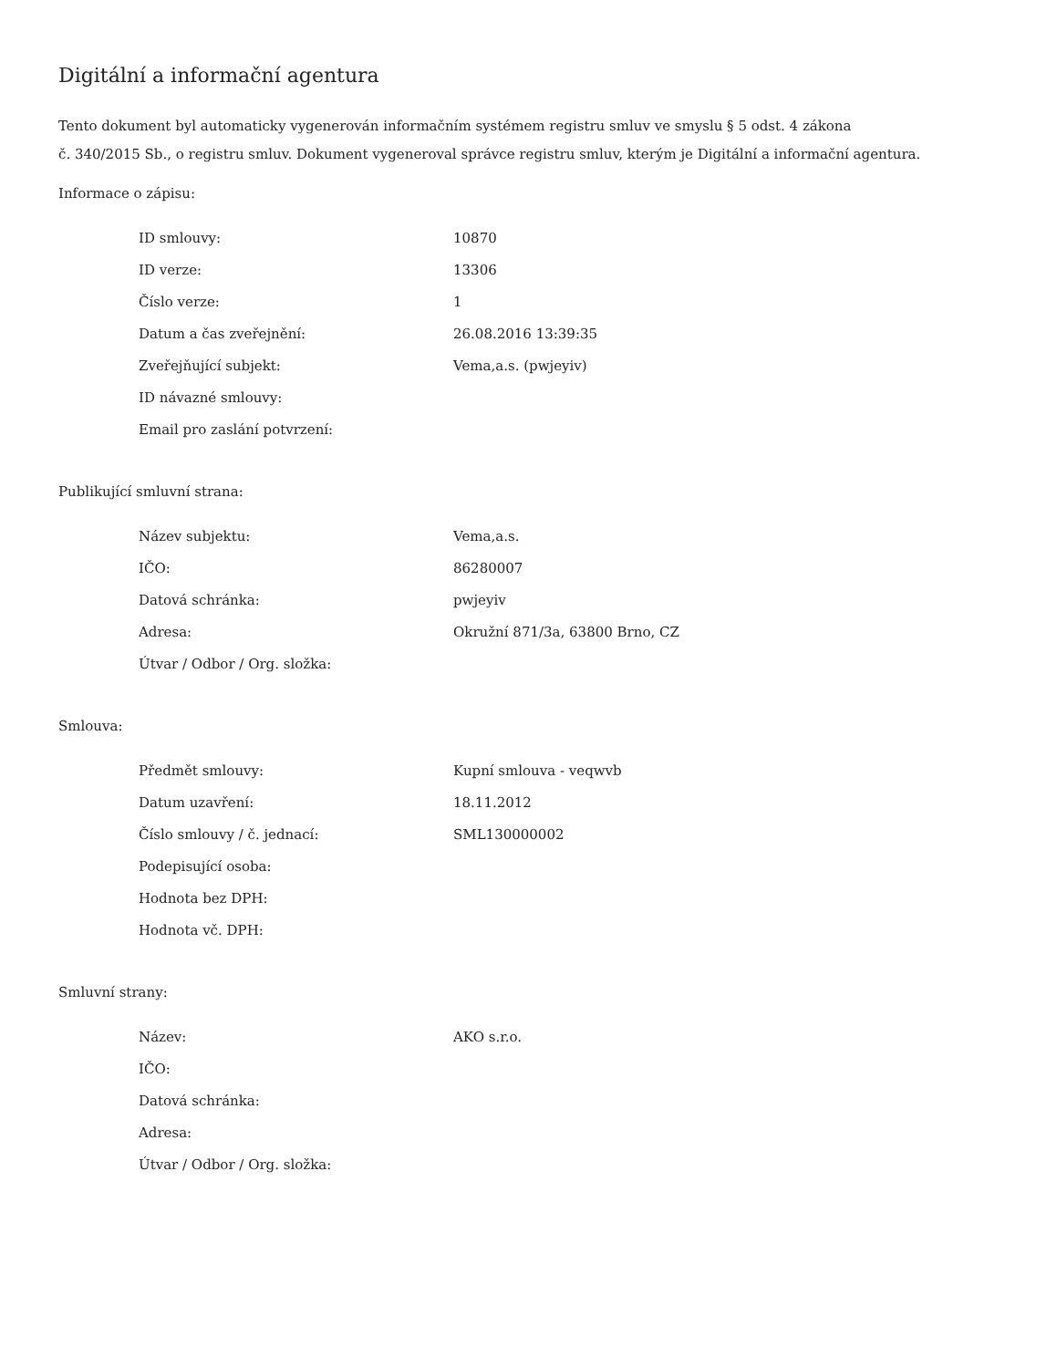Digitální a informační agentura
Tento dokument byl automaticky vygenerován informačním systémem registru smluv ve smyslu § 5 odst. 4 zákona
č. 340/2015 Sb., o registru smluv. Dokument vygeneroval správce registru smluv, kterým je Digitální a informační agentura.
Informace o zápisu:
| ID smlouvy: | 10870 |
| ID verze: | 13306 |
| Číslo verze: | 1 |
| Datum a čas zveřejnění: | 26.08.2016 13:39:35 |
| Zveřejňující subjekt: | Vema,a.s. (pwjeyiv) |
| ID návazné smlouvy: | |
| Email pro zaslání potvrzení: | |
Publikující smluvní strana:
| Název subjektu: | Vema,a.s. |
| IČO: | 86280007 |
| Datová schránka: | pwjeyiv |
| Adresa: | Okružní 871/3a, 63800 Brno, CZ |
| Útvar / Odbor / Org. složka: | |
Smlouva:
| Předmět smlouvy: | Kupní smlouva - veqwvb |
| Datum uzavření: | 18.11.2012 |
| Číslo smlouvy / č. jednací: | SML130000002 |
| Podepisující osoba: | |
| Hodnota bez DPH: | |
| Hodnota vč. DPH: | |
Smluvní strany:
| Název: | AKO s.r.o. |
| IČO: | |
| Datová schránka: | |
| Adresa: | |
| Útvar / Odbor / Org. složka: | |